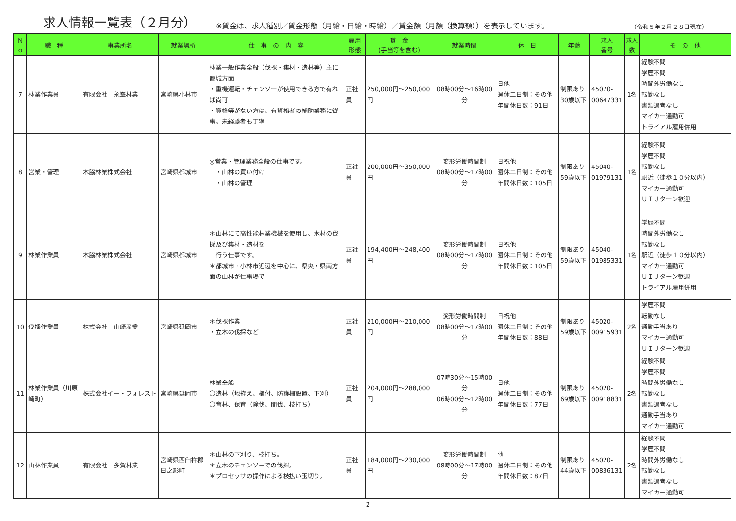求人情報一覧表（２月分） ※賃金は、求人種別／賃金形態（月給・日給・時給）／賃金額（月額（換算額））を表示しています。 （令和５年２月２８日現在）
| Ｎｏ | 職 種 | 事業所名 | 就業場所 | 仕 事 の 内 容 | 雇用 形態 | 賃 金 (手当等を含む) | 就業時間 | 休 日 | 年齢 | 求人 番号 | 求人 数 | そ の 他 |
| --- | --- | --- | --- | --- | --- | --- | --- | --- | --- | --- | --- | --- |
| 7 | 林業作業員 | 有限会社 永峯林業 | 宮崎県小林市 | 林業一般作業全般（伐採・集材・造林等）主に都城方面 ・重機運転・チェンソーが使用できる方で有れば尚可 ・資格等がない方は、有資格者の補助業務に従事。未経験者も丁寧 | 正社員 | 250,000円〜250,000円 | 08時00分〜16時00分 | 日他 週休二日制：その他 年間休日数：91日 | 制限あり 30歳以下 | 45070- 00647331 | 1名 | 経験不問 学歴不問 時間外労働なし 転勤なし 書類選考なし マイカー通勤可 トライアル雇用併用 |
| 8 | 営業・管理 | 木脇林業株式会社 | 宮崎県都城市 | ◎営業・管理業務全般の仕事です。 ・山林の買い付け ・山林の管理 | 正社員 | 200,000円〜350,000円 | 変形労働時間制 08時00分〜17時00分 | 日祝他 週休二日制：その他 年間休日数：105日 | 制限あり 59歳以下 | 45040- 01979131 | 1名 | 経験不問 学歴不問 転勤なし 駅近（徒歩１０分以内） マイカー通勤可 ＵＩＪターン歓迎 |
| 9 | 林業作業員 | 木脇林業株式会社 | 宮崎県都城市 | ＊山林にて高性能林業機械を使用し、木材の伐採及び集材・造材を 行う仕事です。 ＊都城市・小林市近辺を中心に、県央・県南方面の山林が仕事場で | 正社員 | 194,400円〜248,400円 | 変形労働時間制 08時00分〜17時00分 | 日祝他 週休二日制：その他 年間休日数：105日 | 制限あり 59歳以下 | 45040- 01985331 | 1名 | 学歴不問 時間外労働なし 転勤なし 駅近（徒歩１０分以内） マイカー通勤可 ＵＩＪターン歓迎 トライアル雇用併用 |
| 10 | 伐採作業員 | 株式会社 山崎産業 | 宮崎県延岡市 | ＊伐採作業 ・立木の伐採など | 正社員 | 210,000円〜210,000円 | 変形労働時間制 08時00分〜17時00分 | 日祝他 週休二日制：その他 年間休日数：88日 | 制限あり 59歳以下 | 45020- 00915931 | 2名 | 学歴不問 転勤なし 通勤手当あり マイカー通勤可 ＵＩＪターン歓迎 |
| 11 | 林業作業員（川原崎町） | 株式会社イー・フォレスト | 宮崎県延岡市 | 林業全般 〇造林（地拵え、植付、防護柵設置、下刈） 〇育林、保育（除伐、間伐、枝打ち） | 正社員 | 204,000円〜288,000円 | 07時30分〜15時00分 06時00分〜12時00分 | 日他 週休二日制：その他 年間休日数：77日 | 制限あり 69歳以下 | 45020- 00918831 | 2名 | 経験不問 学歴不問 時間外労働なし 転勤なし 書類選考なし 通勤手当あり マイカー通勤可 |
| 12 | 山林作業員 | 有限会社 多賀林業 | 宮崎県西臼杵郡日之影町 | ＊山林の下刈り、枝打ち。 ＊立木のチェンソーでの伐採。 ＊プロセッサの操作による枝払い玉切り。 | 正社員 | 184,000円〜230,000円 | 変形労働時間制 08時00分〜17時00分 | 他 週休二日制：その他 年間休日数：87日 | 制限あり 44歳以下 | 45020- 00836131 | 2名 | 経験不問 学歴不問 時間外労働なし 転勤なし 書類選考なし マイカー通勤可 |
2